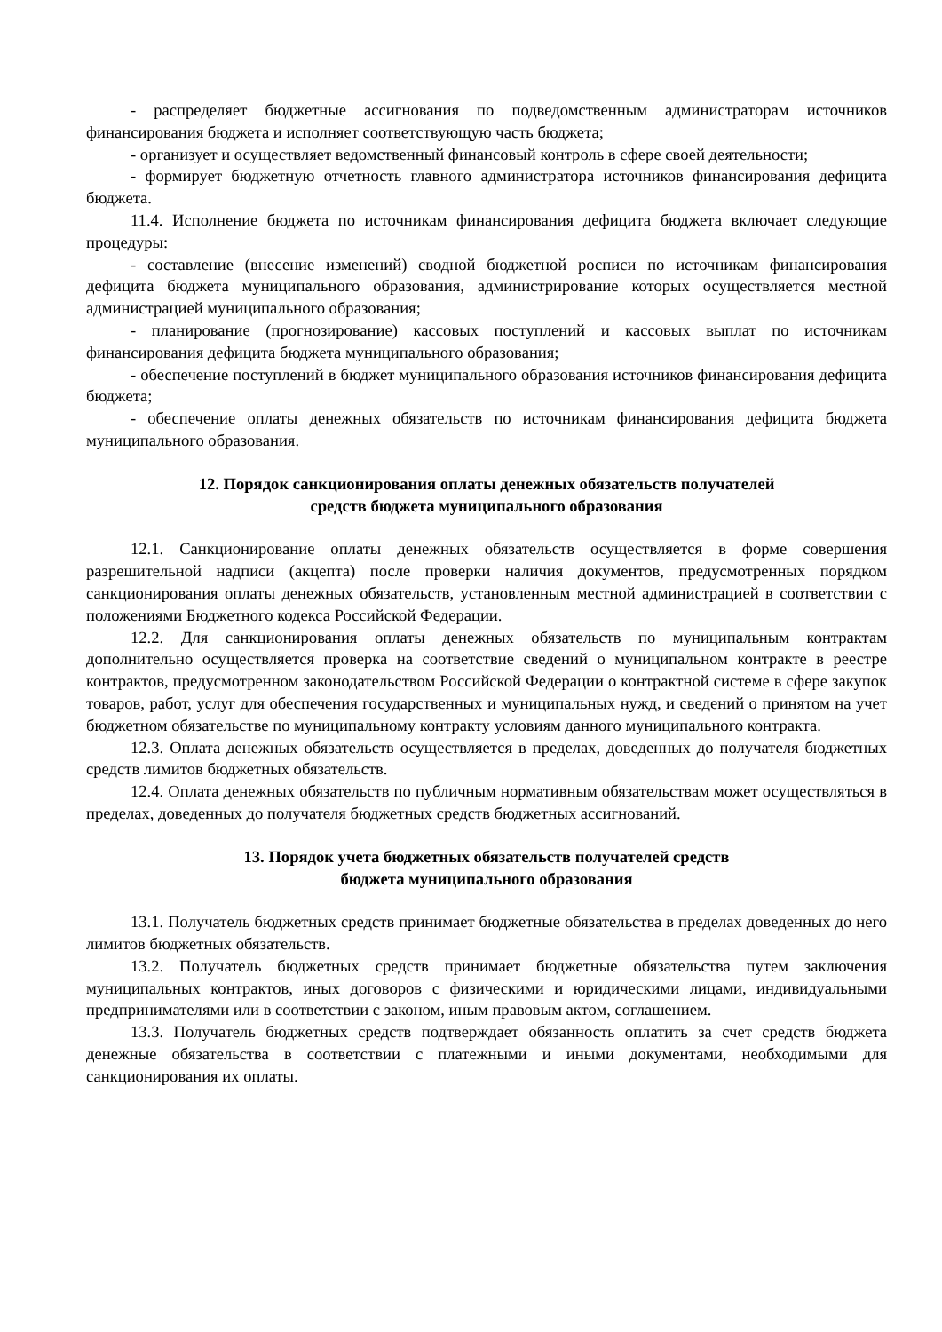- распределяет бюджетные ассигнования по подведомственным администраторам источников финансирования бюджета и исполняет соответствующую часть бюджета;
- организует и осуществляет ведомственный финансовый контроль в сфере своей деятельности;
- формирует бюджетную отчетность главного администратора источников финансирования дефицита бюджета.
11.4. Исполнение бюджета по источникам финансирования дефицита бюджета включает следующие процедуры:
- составление (внесение изменений) сводной бюджетной росписи по источникам финансирования дефицита бюджета муниципального образования, администрирование которых осуществляется местной администрацией муниципального образования;
- планирование (прогнозирование) кассовых поступлений и кассовых выплат по источникам финансирования дефицита бюджета муниципального образования;
- обеспечение поступлений в бюджет муниципального образования источников финансирования дефицита бюджета;
- обеспечение оплаты денежных обязательств по источникам финансирования дефицита бюджета муниципального образования.
12. Порядок санкционирования оплаты денежных обязательств получателей
средств бюджета муниципального образования
12.1. Санкционирование оплаты денежных обязательств осуществляется в форме совершения разрешительной надписи (акцепта) после проверки наличия документов, предусмотренных порядком санкционирования оплаты денежных обязательств, установленным местной администрацией в соответствии с положениями Бюджетного кодекса Российской Федерации.
12.2. Для санкционирования оплаты денежных обязательств по муниципальным контрактам дополнительно осуществляется проверка на соответствие сведений о муниципальном контракте в реестре контрактов, предусмотренном законодательством Российской Федерации о контрактной системе в сфере закупок товаров, работ, услуг для обеспечения государственных и муниципальных нужд, и сведений о принятом на учет бюджетном обязательстве по муниципальному контракту условиям данного муниципального контракта.
12.3. Оплата денежных обязательств осуществляется в пределах, доведенных до получателя бюджетных средств лимитов бюджетных обязательств.
12.4. Оплата денежных обязательств по публичным нормативным обязательствам может осуществляться в пределах, доведенных до получателя бюджетных средств бюджетных ассигнований.
13. Порядок учета бюджетных обязательств получателей средств
бюджета муниципального образования
13.1. Получатель бюджетных средств принимает бюджетные обязательства в пределах доведенных до него лимитов бюджетных обязательств.
13.2. Получатель бюджетных средств принимает бюджетные обязательства путем заключения муниципальных контрактов, иных договоров с физическими и юридическими лицами, индивидуальными предпринимателями или в соответствии с законом, иным правовым актом, соглашением.
13.3. Получатель бюджетных средств подтверждает обязанность оплатить за счет средств бюджета денежные обязательства в соответствии с платежными и иными документами, необходимыми для санкционирования их оплаты.